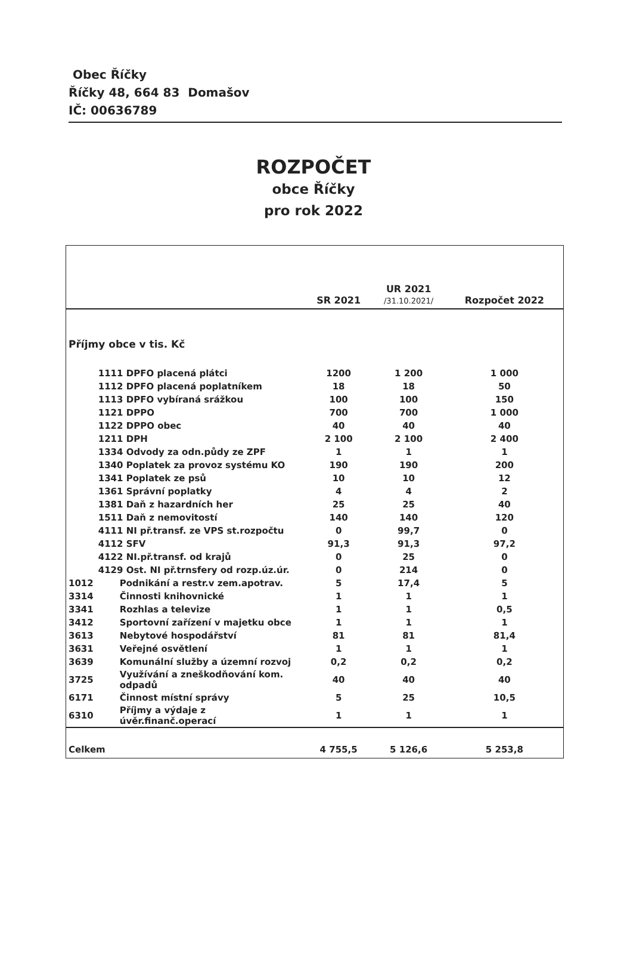Obec Říčky
Říčky 48, 664 83 Domašov
IČ: 00636789
ROZPOČET
obce Říčky
pro rok 2022
| | | SR 2021 | UR 2021 /31.10.2021/ | Rozpočet 2022 |
| --- | --- | --- | --- | --- |
| Příjmy obce v tis. Kč | | | | |
| | 1111 DPFO placená plátci | 1200 | 1 200 | 1 000 |
| | 1112 DPFO placená poplatníkem | 18 | 18 | 50 |
| | 1113 DPFO vybíraná srážkou | 100 | 100 | 150 |
| | 1121 DPPO | 700 | 700 | 1 000 |
| | 1122 DPPO obec | 40 | 40 | 40 |
| | 1211 DPH | 2 100 | 2 100 | 2 400 |
| | 1334 Odvody za odn.půdy ze ZPF | 1 | 1 | 1 |
| | 1340 Poplatek za provoz systému KO | 190 | 190 | 200 |
| | 1341 Poplatek ze psů | 10 | 10 | 12 |
| | 1361 Správní poplatky | 4 | 4 | 2 |
| | 1381 Daň z hazardních her | 25 | 25 | 40 |
| | 1511 Daň z nemovitostí | 140 | 140 | 120 |
| | 4111 NI př.transf. ze VPS st.rozpočtu | 0 | 99,7 | 0 |
| | 4112 SFV | 91,3 | 91,3 | 97,2 |
| | 4122 NI.př.transf. od krajů | 0 | 25 | 0 |
| | 4129 Ost. NI př.trnsfery od rozp.úz.úr. | 0 | 214 | 0 |
| 1012 | Podnikání a restr.v zem.apotrav. | 5 | 17,4 | 5 |
| 3314 | Činnosti knihovnické | 1 | 1 | 1 |
| 3341 | Rozhlas a televize | 1 | 1 | 0,5 |
| 3412 | Sportovní zařízení v majetku obce | 1 | 1 | 1 |
| 3613 | Nebytové hospodářství | 81 | 81 | 81,4 |
| 3631 | Veřejné osvětlení | 1 | 1 | 1 |
| 3639 | Komunální služby a územní rozvoj | 0,2 | 0,2 | 0,2 |
| 3725 | Využívání a zneškodňování kom. odpadů | 40 | 40 | 40 |
| 6171 | Činnost místní správy | 5 | 25 | 10,5 |
| 6310 | Příjmy a výdaje z úvěr.finanč.operací | 1 | 1 | 1 |
| Celkem | | 4 755,5 | 5 126,6 | 5 253,8 |